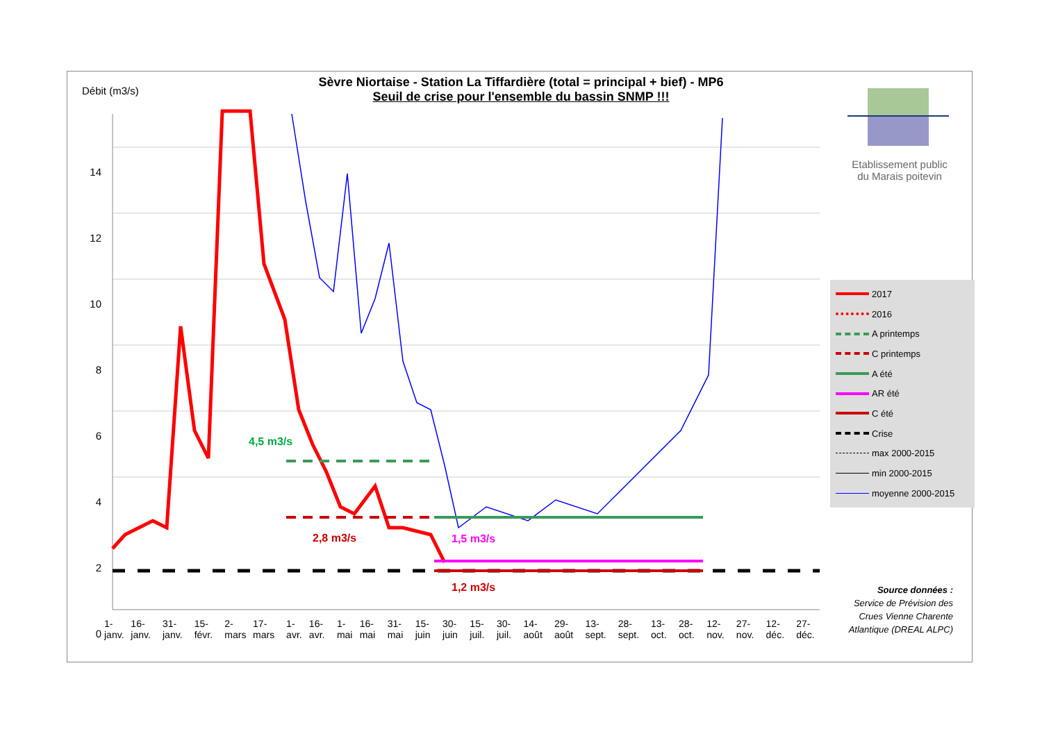Sèvre Niortaise - Station La Tiffardière (total = principal + bief) - MP6
Seuil de crise pour l'ensemble du bassin SNMP !!!
Débit (m3/s)
14
12
10
8
6
4
2
0
4,5 m3/s
2,8 m3/s 1,5 m3/s
1,2 m3/s
1-janv. 16-janv. 31-janv. 15-févr. 2-mars 17-mars 1-avr. 16-avr. 1-mai 16-mai 31-mai 15-juin 30-juin 15-juil. 30-juil. 14-août 29-août 13-sept. 28-sept. 13-oct. 28-oct. 12-nov. 27-nov. 12-déc. 27-déc.
Etablissement public
du Marais poitevin
2017
2016
A printemps
C printemps
A été
AR été
C été
Crise
max 2000-2015
min 2000-2015
moyenne 2000-2015
Source données :
Service de Prévision des Crues Vienne Charente Atlantique (DREAL ALPC)